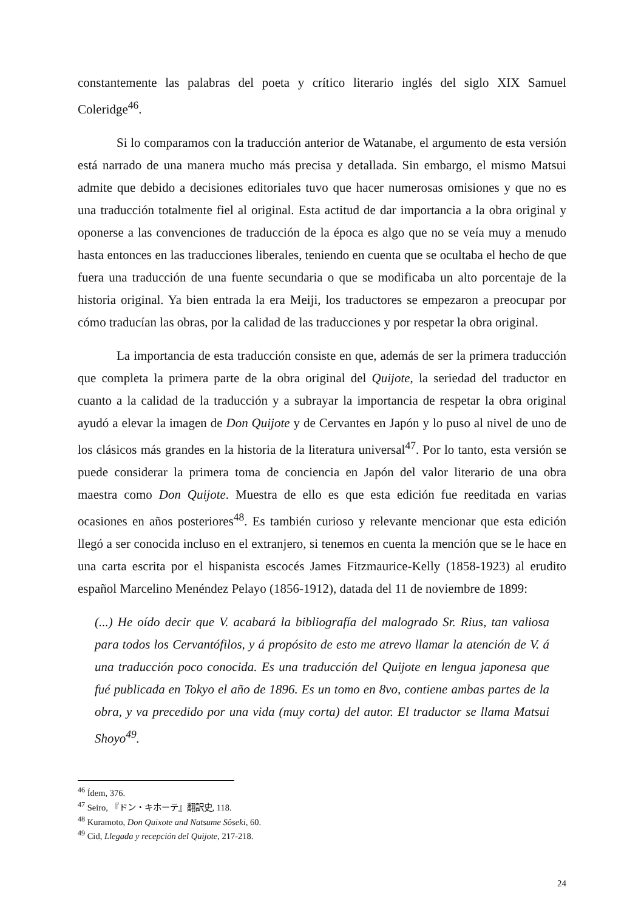constantemente las palabras del poeta y crítico literario inglés del siglo XIX Samuel Coleridge<sup>46</sup>.
Si lo comparamos con la traducción anterior de Watanabe, el argumento de esta versión está narrado de una manera mucho más precisa y detallada. Sin embargo, el mismo Matsui admite que debido a decisiones editoriales tuvo que hacer numerosas omisiones y que no es una traducción totalmente fiel al original. Esta actitud de dar importancia a la obra original y oponerse a las convenciones de traducción de la época es algo que no se veía muy a menudo hasta entonces en las traducciones liberales, teniendo en cuenta que se ocultaba el hecho de que fuera una traducción de una fuente secundaria o que se modificaba un alto porcentaje de la historia original. Ya bien entrada la era Meiji, los traductores se empezaron a preocupar por cómo traducían las obras, por la calidad de las traducciones y por respetar la obra original.
La importancia de esta traducción consiste en que, además de ser la primera traducción que completa la primera parte de la obra original del Quijote, la seriedad del traductor en cuanto a la calidad de la traducción y a subrayar la importancia de respetar la obra original ayudó a elevar la imagen de Don Quijote y de Cervantes en Japón y lo puso al nivel de uno de los clásicos más grandes en la historia de la literatura universal<sup>47</sup>. Por lo tanto, esta versión se puede considerar la primera toma de conciencia en Japón del valor literario de una obra maestra como Don Quijote. Muestra de ello es que esta edición fue reeditada en varias ocasiones en años posteriores<sup>48</sup>. Es también curioso y relevante mencionar que esta edición llegó a ser conocida incluso en el extranjero, si tenemos en cuenta la mención que se le hace en una carta escrita por el hispanista escocés James Fitzmaurice-Kelly (1858-1923) al erudito español Marcelino Menéndez Pelayo (1856-1912), datada del 11 de noviembre de 1899:
(...) He oído decir que V. acabará la bibliografía del malogrado Sr. Rius, tan valiosa para todos los Cervantófilos, y á propósito de esto me atrevo llamar la atención de V. á una traducción poco conocida. Es una traducción del Quijote en lengua japonesa que fué publicada en Tokyo el año de 1896. Es un tomo en 8vo, contiene ambas partes de la obra, y va precedido por una vida (muy corta) del autor. El traductor se llama Matsui Shoyo<sup>49</sup>.
<sup>46</sup> Ídem, 376.
<sup>47</sup> Seiro, 『ドン・キホーテ』翻訳史, 118.
<sup>48</sup> Kuramoto, Don Quixote and Natsume Sôseki, 60.
<sup>49</sup> Cid, Llegada y recepción del Quijote, 217-218.
24